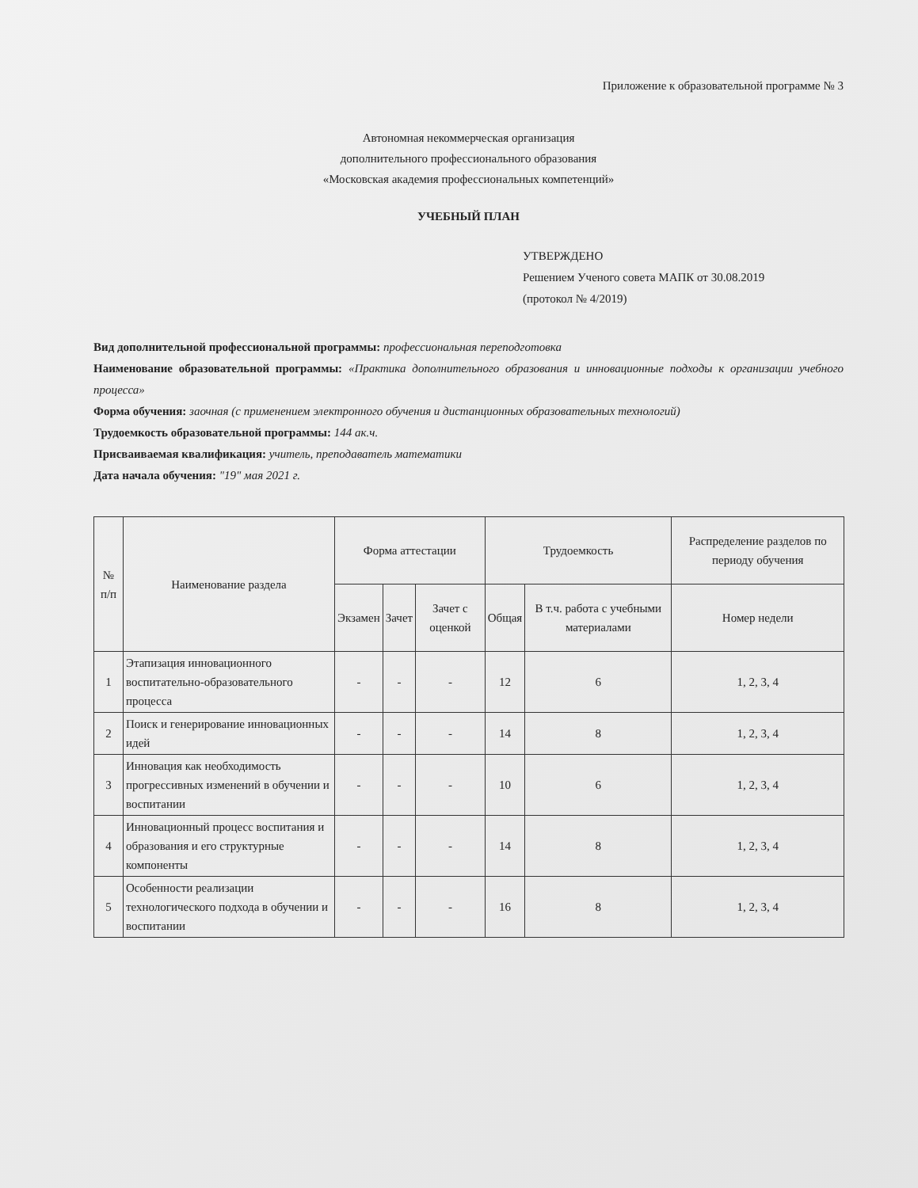Приложение к образовательной программе № 3
Автономная некоммерческая организация
дополнительного профессионального образования
«Московская академия профессиональных компетенций»
УЧЕБНЫЙ ПЛАН
УТВЕРЖДЕНО
Решением Ученого совета МАПК от 30.08.2019
(протокол № 4/2019)
Вид дополнительной профессиональной программы: профессиональная переподготовка
Наименование образовательной программы: «Практика дополнительного образования и инновационные подходы к организации учебного процесса»
Форма обучения: заочная (с применением электронного обучения и дистанционных образовательных технологий)
Трудоемкость образовательной программы: 144 ак.ч.
Присваиваемая квалификация: учитель, преподаватель математики
Дата начала обучения: "19" мая 2021 г.
| № п/п | Наименование раздела | Форма аттестации | | | Трудоемкость | | Распределение разделов по периоду обучения |
| --- | --- | --- | --- | --- | --- | --- | --- |
| | | Экзамен | Зачет | Зачет с оценкой | Общая | В т.ч. работа с учебными материалами | Номер недели |
| 1 | Этапизация инновационного воспитательно-образовательного процесса | - | - | - | 12 | 6 | 1, 2, 3, 4 |
| 2 | Поиск и генерирование инновационных идей | - | - | - | 14 | 8 | 1, 2, 3, 4 |
| 3 | Инновация как необходимость прогрессивных изменений в обучении и воспитании | - | - | - | 10 | 6 | 1, 2, 3, 4 |
| 4 | Инновационный процесс воспитания и образования и его структурные компоненты | - | - | - | 14 | 8 | 1, 2, 3, 4 |
| 5 | Особенности реализации технологического подхода в обучении и воспитании | - | - | - | 16 | 8 | 1, 2, 3, 4 |